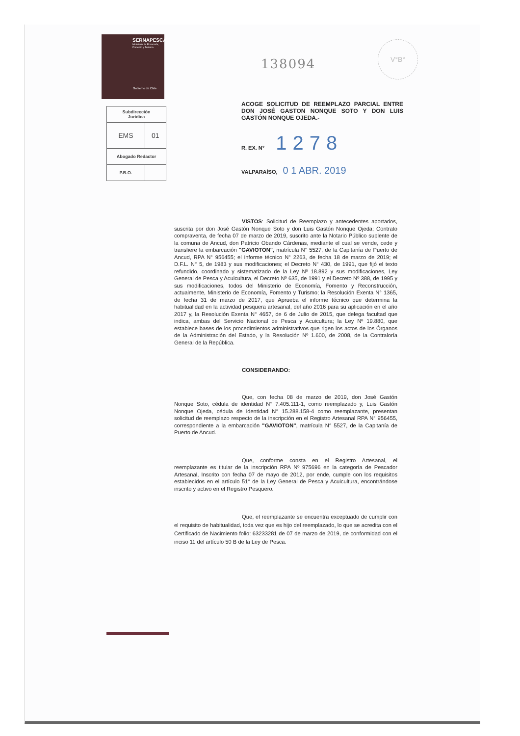V°B°
SERNAPESCA
Ministerio de Economía, Fomento y Turismo
Gobierno de Chile
| Subdirección Jurídica | |
| EMS | 01 |
| Abogado Redactor | |
| P.B.O. | |
138094
ACOGE SOLICITUD DE REEMPLAZO PARCIAL ENTRE DON JOSÉ GASTON NONQUE SOTO Y DON LUIS GASTÓN NONQUE OJEDA.-
R. EX. N° 1278
VALPARAÍSO, 0 1 ABR. 2019
VISTOS: Solicitud de Reemplazo y antecedentes aportados, suscrita por don José Gastón Nonque Soto y don Luis Gastón Nonque Ojeda; Contrato compraventa, de fecha 07 de marzo de 2019, suscrito ante la Notario Público suplente de la comuna de Ancud, don Patricio Obando Cárdenas, mediante el cual se vende, cede y transfiere la embarcación "GAVIOTON", matrícula N° 5527, de la Capitanía de Puerto de Ancud, RPA N° 956455; el informe técnico N° 2263, de fecha 18 de marzo de 2019; el D.F.L. N° 5, de 1983 y sus modificaciones; el Decreto N° 430, de 1991, que fijó el texto refundido, coordinado y sistematizado de la Ley Nº 18.892 y sus modificaciones, Ley General de Pesca y Acuicultura, el Decreto Nº 635, de 1991 y el Decreto Nº 388, de 1995 y sus modificaciones, todos del Ministerio de Economía, Fomento y Reconstrucción, actualmente, Ministerio de Economía, Fomento y Turismo; la Resolución Exenta N° 1365, de fecha 31 de marzo de 2017, que Aprueba el informe técnico que determina la habitualidad en la actividad pesquera artesanal, del año 2016 para su aplicación en el año 2017 y, la Resolución Exenta N° 4657, de 6 de Julio de 2015, que delega facultad que indica, ambas del Servicio Nacional de Pesca y Acuicultura; la Ley Nº 19.880, que establece bases de los procedimientos administrativos que rigen los actos de los Órganos de la Administración del Estado, y la Resolución Nº 1.600, de 2008, de la Contraloría General de la República.
CONSIDERANDO:
Que, con fecha 08 de marzo de 2019, don José Gastón Nonque Soto, cédula de identidad N° 7.405.111-1, como reemplazado y, Luis Gastón Nonque Ojeda, cédula de identidad N° 15.288.158-4 como reemplazante, presentan solicitud de reemplazo respecto de la inscripción en el Registro Artesanal RPA N° 956455, correspondiente a la embarcación "GAVIOTON", matrícula N° 5527, de la Capitanía de Puerto de Ancud.
Que, conforme consta en el Registro Artesanal, el reemplazante es titular de la inscripción RPA Nº 975696 en la categoría de Pescador Artesanal, Inscrito con fecha 07 de mayo de 2012, por ende, cumple con los requisitos establecidos en el artículo 51° de la Ley General de Pesca y Acuicultura, encontrándose inscrito y activo en el Registro Pesquero.
Que, el reemplazante se encuentra exceptuado de cumplir con el requisito de habitualidad, toda vez que es hijo del reemplazado, lo que se acredita con el Certificado de Nacimiento folio: 63233281 de 07 de marzo de 2019, de conformidad con el inciso 11 del artículo 50 B de la Ley de Pesca.